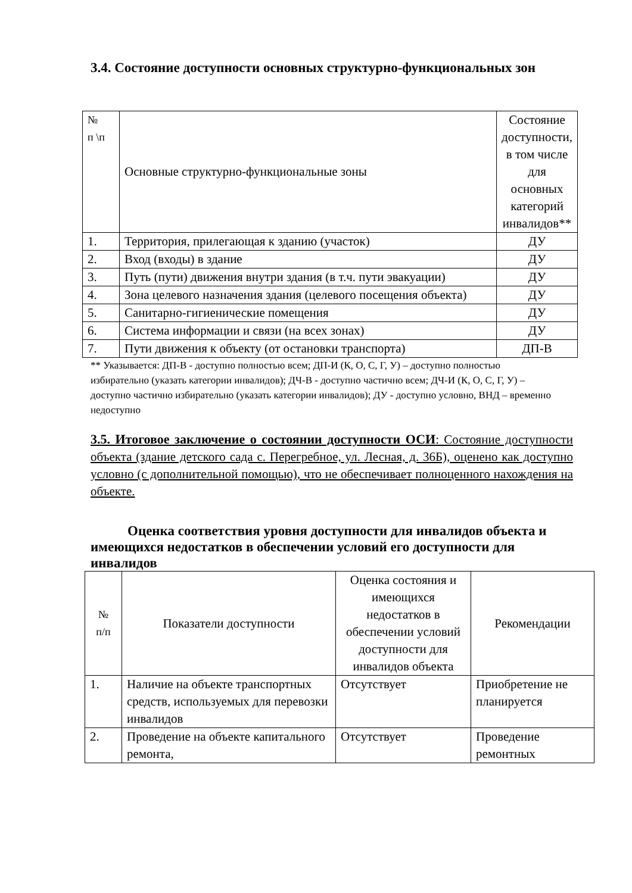3.4. Состояние доступности основных структурно-функциональных зон
| № п \п | Основные структурно-функциональные зоны | Состояние доступности, в том числе для основных категорий инвалидов** |
| 1. | Территория, прилегающая к зданию (участок) | ДУ |
| 2. | Вход (входы) в здание | ДУ |
| 3. | Путь (пути) движения внутри здания (в т.ч. пути эвакуации) | ДУ |
| 4. | Зона целевого назначения здания (целевого посещения объекта) | ДУ |
| 5. | Санитарно-гигиенические помещения | ДУ |
| 6. | Система информации и связи (на всех зонах) | ДУ |
| 7. | Пути движения к объекту (от остановки транспорта) | ДП-В |
** Указывается: ДП-В - доступно полностью всем; ДП-И (К, О, С, Г, У) – доступно полностью избирательно (указать категории инвалидов); ДЧ-В - доступно частично всем; ДЧ-И (К, О, С, Г, У) – доступно частично избирательно (указать категории инвалидов); ДУ - доступно условно, ВНД – временно недоступно
3.5. Итоговое заключение о состоянии доступности ОСИ: Состояние доступности объекта (здание детского сада с. Перегребное, ул. Лесная, д. 36Б), оценено как доступно условно (с дополнительной помощью), что не обеспечивает полноценного нахождения на объекте.
Оценка соответствия уровня доступности для инвалидов объекта и имеющихся недостатков в обеспечении условий его доступности для инвалидов
| № п/п | Показатели доступности | Оценка состояния и имеющихся недостатков в обеспечении условий доступности для инвалидов объекта | Рекомендации |
| 1. | Наличие на объекте транспортных средств, используемых для перевозки инвалидов | Отсутствует | Приобретение не планируется |
| 2. | Проведение на объекте капитального ремонта, | Отсутствует | Проведение ремонтных |